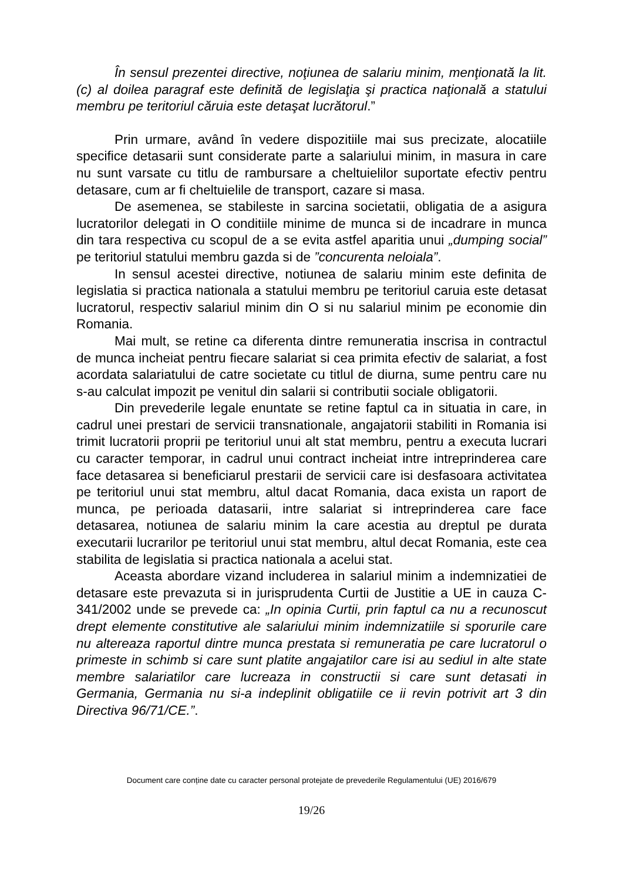În sensul prezentei directive, noţiunea de salariu minim, menţionată la lit. (c) al doilea paragraf este definită de legislaţia şi practica naţională a statului membru pe teritoriul căruia este detaşat lucrătorul.”
Prin urmare, având în vedere dispozitiile mai sus precizate, alocatiile specifice detasarii sunt considerate parte a salariului minim, in masura in care nu sunt varsate cu titlu de rambursare a cheltuielilor suportate efectiv pentru detasare, cum ar fi cheltuielile de transport, cazare si masa.
De asemenea, se stabileste in sarcina societatii, obligatia de a asigura lucratorilor delegati in O conditiile minime de munca si de incadrare in munca din tara respectiva cu scopul de a se evita astfel aparitia unui „dumping social” pe teritoriul statului membru gazda si de ”concurenta neloiala”.
In sensul acestei directive, notiunea de salariu minim este definita de legislatia si practica nationala a statului membru pe teritoriul caruia este detasat lucratorul, respectiv salariul minim din O si nu salariul minim pe economie din Romania.
Mai mult, se retine ca diferenta dintre remuneratia inscrisa in contractul de munca incheiat pentru fiecare salariat si cea primita efectiv de salariat, a fost acordata salariatului de catre societate cu titlul de diurna, sume pentru care nu s-au calculat impozit pe venitul din salarii si contributii sociale obligatorii.
Din prevederile legale enuntate se retine faptul ca in situatia in care, in cadrul unei prestari de servicii transnationale, angajatorii stabiliti in Romania isi trimit lucratorii proprii pe teritoriul unui alt stat membru, pentru a executa lucrari cu caracter temporar, in cadrul unui contract incheiat intre intreprinderea care face detasarea si beneficiarul prestarii de servicii care isi desfasoara activitatea pe teritoriul unui stat membru, altul dacat Romania, daca exista un raport de munca, pe perioada datasarii, intre salariat si intreprinderea care face detasarea, notiunea de salariu minim la care acestia au dreptul pe durata executarii lucrarilor pe teritoriul unui stat membru, altul decat Romania, este cea stabilita de legislatia si practica nationala a acelui stat.
Aceasta abordare vizand includerea in salariul minim a indemnizatiei de detasare este prevazuta si in jurisprudenta Curtii de Justitie a UE in cauza C-341/2002 unde se prevede ca: „In opinia Curtii, prin faptul ca nu a recunoscut drept elemente constitutive ale salariului minim indemnizatiile si sporurile care nu altereaza raportul dintre munca prestata si remuneratia pe care lucratorul o primeste in schimb si care sunt platite angajatilor care isi au sediul in alte state membre salariatilor care lucreaza in constructii si care sunt detasati in Germania, Germania nu si-a indeplinit obligatiile ce ii revin potrivit art 3 din Directiva 96/71/CE.”.
Document care conține date cu caracter personal protejate de prevederile Regulamentului (UE) 2016/679
19/26